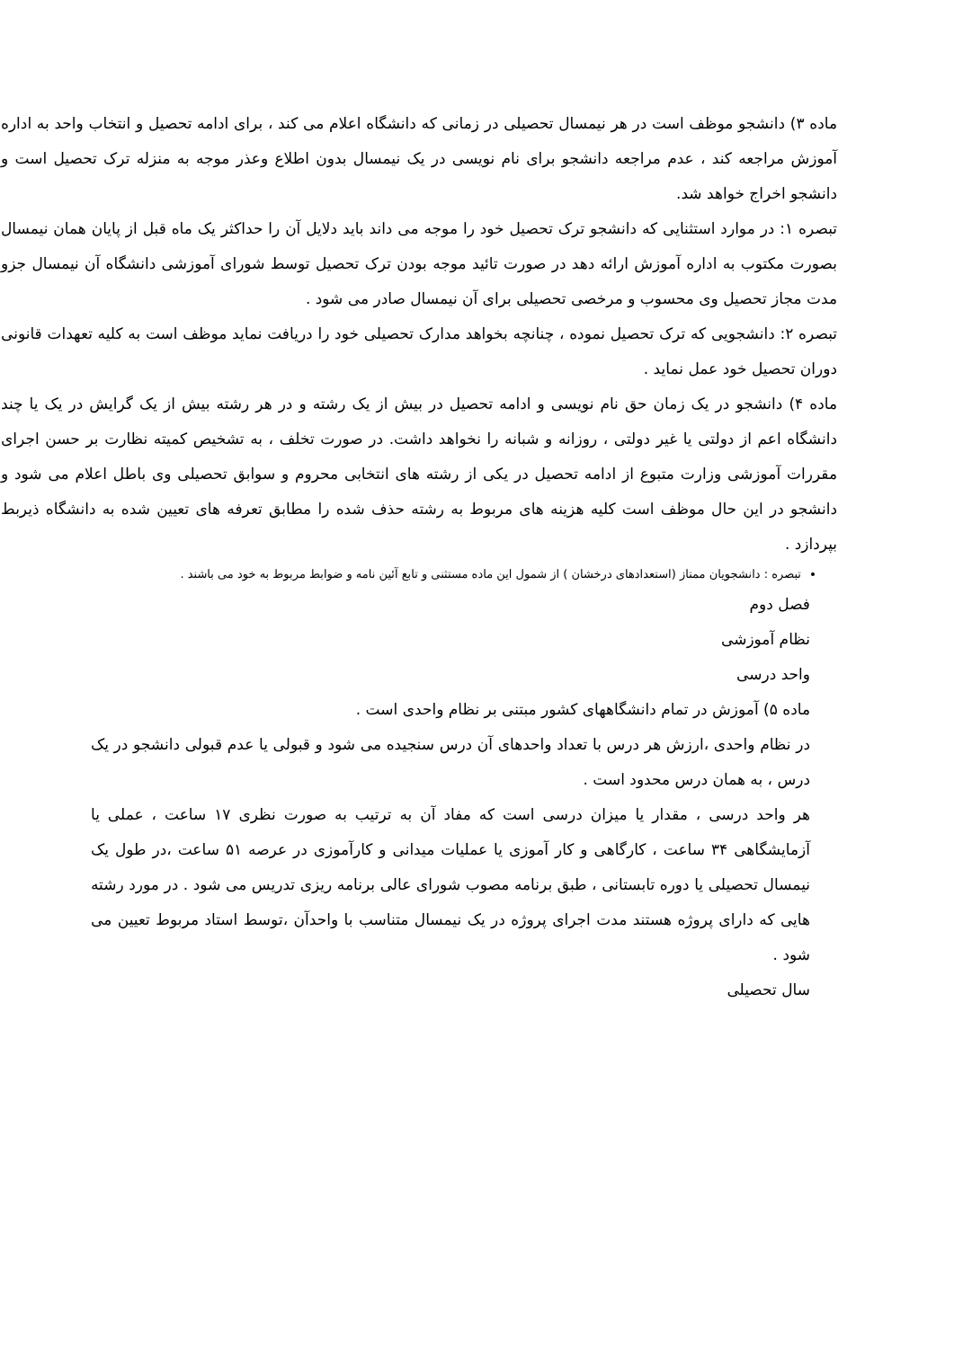ماده ۳) دانشجو موظف است در هر نیمسال تحصیلی در زمانی که دانشگاه اعلام می کند ، برای ادامه تحصیل و انتخاب واحد به اداره آموزش مراجعه کند ، عدم مراجعه دانشجو برای نام نویسی در یک نیمسال بدون اطلاع وعذر موجه به منزله ترک تحصیل است و دانشجو اخراج خواهد شد.
تبصره ۱: در موارد استثنایی که دانشجو ترک تحصیل خود را موجه می داند باید دلایل آن را حداکثر یک ماه قبل از پایان همان نیمسال بصورت مکتوب به اداره آموزش ارائه دهد در صورت تائید موجه بودن ترک تحصیل توسط شورای آموزشی دانشگاه آن نیمسال جزو مدت مجاز تحصیل وی محسوب و مرخصی تحصیلی برای آن نیمسال صادر می شود .
تبصره ۲: دانشجویی که ترک تحصیل نموده ، چنانچه بخواهد مدارک تحصیلی خود را دریافت نماید موظف است به کلیه تعهدات قانونی دوران تحصیل خود عمل نماید .
ماده ۴) دانشجو در یک زمان حق نام نویسی و ادامه تحصیل در بیش از یک رشته و در هر رشته بیش از یک گرایش در یک یا چند دانشگاه اعم از دولتی یا غیر دولتی ، روزانه و شبانه را نخواهد داشت. در صورت تخلف ، به تشخیص کمیته نظارت بر حسن اجرای مقررات آموزشی وزارت متبوع از ادامه تحصیل در یکی از رشته های انتخابی محروم و سوابق تحصیلی وی باطل اعلام می شود و دانشجو در این حال موظف است کلیه هزینه های مربوط به رشته حذف شده را مطابق تعرفه های تعیین شده به دانشگاه ذیربط بپردازد .
تبصره : دانشجویان ممتاز (استعدادهای درخشان ) از شمول این ماده مستثنی و تابع آئین نامه و ضوابط مربوط به خود می باشند .
فصل دوم
نظام آموزشی
واحد درسی
ماده ۵) آموزش در تمام دانشگاههای کشور مبتنی بر نظام واحدی است .
در نظام واحدی ،ارزش هر درس با تعداد واحدهای آن درس سنجیده می شود و قبولی یا عدم قبولی دانشجو در یک درس ، به همان درس محدود است .
هر واحد درسی ، مقدار یا میزان درسی است که مفاد آن به ترتیب به صورت نظری ۱۷ ساعت ، عملی یا آزمایشگاهی ۳۴ ساعت ، کارگاهی و کار آموزی یا عملیات میدانی و کارآموزی در عرصه ۵۱ ساعت ،در طول یک نیمسال تحصیلی یا دوره تابستانی ، طبق برنامه مصوب شورای عالی برنامه ریزی تدریس می شود . در مورد رشته هایی که دارای پروژه هستند مدت اجرای پروژه در یک نیمسال متناسب با واحدآن ،توسط استاد مربوط تعیین می شود .
سال تحصیلی